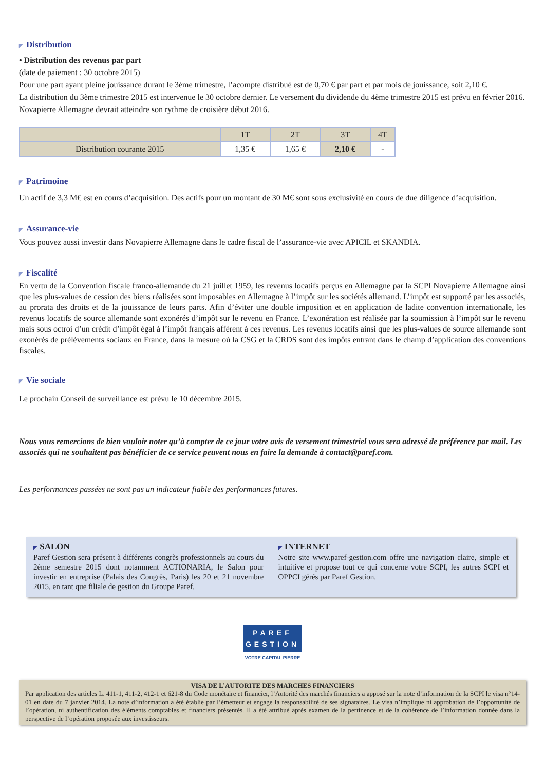◤ Distribution
• Distribution des revenus par part
(date de paiement : 30 octobre 2015)
Pour une part ayant pleine jouissance durant le 3ème trimestre, l’acompte distribué est de 0,70 € par part et par mois de jouissance, soit 2,10 €.
La distribution du 3ème trimestre 2015 est intervenue le 30 octobre dernier. Le versement du dividende du 4ème trimestre 2015 est prévu en février 2016. Novapierre Allemagne devrait atteindre son rythme de croisière début 2016.
| | 1T | 2T | 3T | 4T |
| --- | --- | --- | --- | --- |
| Distribution courante 2015 | 1,35 € | 1,65 € | 2,10 € | - |
◤ Patrimoine
Un actif de 3,3 M€ est en cours d’acquisition. Des actifs pour un montant de 30 M€ sont sous exclusivité en cours de due diligence d’acquisition.
◤ Assurance-vie
Vous pouvez aussi investir dans Novapierre Allemagne dans le cadre fiscal de l’assurance-vie avec APICIL et SKANDIA.
◤ Fiscalité
En vertu de la Convention fiscale franco-allemande du 21 juillet 1959, les revenus locatifs perçus en Allemagne par la SCPI Novapierre Allemagne ainsi que les plus-values de cession des biens réalisées sont imposables en Allemagne à l’impôt sur les sociétés allemand. L’impôt est supporté par les associés, au prorata des droits et de la jouissance de leurs parts. Afin d’éviter une double imposition et en application de ladite convention internationale, les revenus locatifs de source allemande sont exonérés d’impôt sur le revenu en France. L’exonération est réalisée par la soumission à l’impôt sur le revenu mais sous octroi d’un crédit d’impôt égal à l’impôt français afférent à ces revenus. Les revenus locatifs ainsi que les plus-values de source allemande sont exonérés de prélèvements sociaux en France, dans la mesure où la CSG et la CRDS sont des impôts entrant dans le champ d’application des conventions fiscales.
◤ Vie sociale
Le prochain Conseil de surveillance est prévu le 10 décembre 2015.
Nous vous remercions de bien vouloir noter qu’à compter de ce jour votre avis de versement trimestriel vous sera adressé de préférence par mail. Les associés qui ne souhaitent pas bénéficier de ce service peuvent nous en faire la demande à contact@paref.com.
Les performances passées ne sont pas un indicateur fiable des performances futures.
◤ SALON
Paref Gestion sera présent à différents congrès professionnels au cours du 2ème semestre 2015 dont notamment ACTIONARIA, le Salon pour investir en entreprise (Palais des Congrès, Paris) les 20 et 21 novembre 2015, en tant que filiale de gestion du Groupe Paref.
◤ INTERNET
Notre site www.paref-gestion.com offre une navigation claire, simple et intuitive et propose tout ce qui concerne votre SCPI, les autres SCPI et OPPCI gérés par Paref Gestion.
PAREF
GESTION
VOTRE CAPITAL PIERRE
VISA DE L’AUTORITE DES MARCHES FINANCIERS
Par application des articles L. 411-1, 411-2, 412-1 et 621-8 du Code monétaire et financier, l’Autorité des marchés financiers a apposé sur la note d’information de la SCPI le visa n°14-01 en date du 7 janvier 2014. La note d’information a été établie par l’émetteur et engage la responsabilité de ses signataires. Le visa n’implique ni approbation de l’opportunité de l’opération, ni authentification des éléments comptables et financiers présentés. Il a été attribué après examen de la pertinence et de la cohérence de l’information donnée dans la perspective de l’opération proposée aux investisseurs.